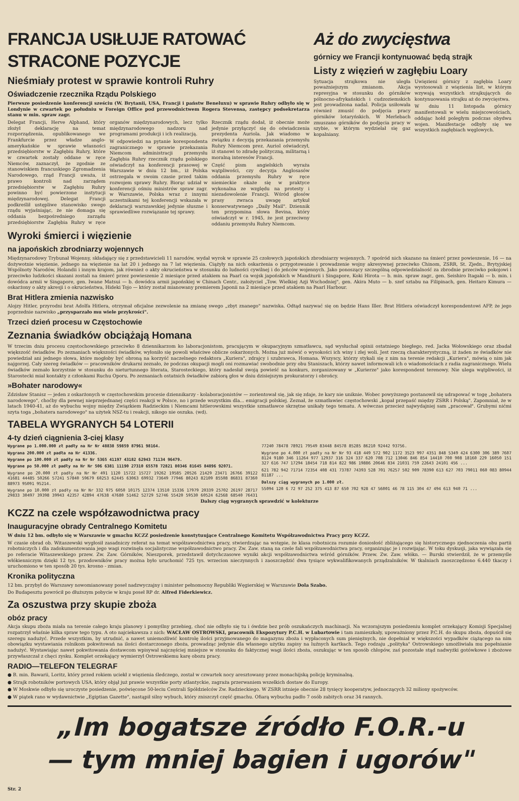FRANCJA USIŁUJE RATOWAĆ STRACONE POZYCJE
Nieśmiały protest w sprawie kontroli Ruhry
Oświadczenie rzecznika Rządu Polskiego
Pierwsze posiedzenie konferencji sześciu (W. Brytanii, USA, Francji i państw Beneluxu) w sprawie Ruhry odbyło się w Londynie w czwartek po południu w Foreign Office pod przewodnictwem Rogera Stevensa, zastępcy podsekretarza stanu w min. spraw zagr.
Delegat Francji, Herve Alphand, który złożył deklarację na temat rozporządzenia, opublikowanego we Frankfurcie przez władze anglo-amerykańskie w sprawie własności przedsiębiorstw w Zagłębiu Ruhry, które w czwartek zostały oddane w ręce Niemców, zaznaczył, że zgodnie ze stanowiskiem francuskiego Zgromadzenia Narodowego, rząd Francji uważa, iż prawo kontroli nad zarządem przedsiębiorstw w Zagłębiu Ruhry powinno być powierzone instytucji międzynarodowej. Delegat Francji podkreślił ustępliwe stanowisko swego rządu wyjaśniając, że nie domaga się oddania bezpośredniego zarządu przedsiębiorstw Zagłębia Ruhry w ręce organów międzynarodowych, lecz tylko międzynarodowego nadzoru nad programami produkcji i ich realizacją.
W odpowiedzi na pytanie korespondenta zagranicznego w sprawie przekazania Niemcom administracji przemysłu Zagłębia Ruhry rzecznik rządu polskiego oświadczył na konferencji prasowej w Warszawie w dniu 12 bm., iż Polska ostrzegała w swoim czasie przed takim rozwojem sprawy Ruhry. Biorąc udział w konferencji ośmiu ministrów spraw zagr. w Warszawie, Polska wraz z innymi uczestnikami tej konferencji wskazała w deklaracji warszawskiej jedynie słuszne i sprawiedliwe rozwiązanie tej sprawy.
Rzecznik rządu dodał, iż obecnie może jedynie przyłączyć się do oświadczenia prezydenta Auriola. Jak wiadomo w związku z decyzją przekazania przemysłu Ruhry Niemcom prez. Auriol oświadczył, iż stanowi to zdradę polityczną, militarną i moralną interesów Francji.
Część pism angielskich wyraża wątpliwości, czy decyzja Anglosasów oddania przemysłu Ruhry w ręce niemieckie okaże się w praktyce wykonalna ze względu na protesty i niezadowolenie Francji. Wśród głosów prasy zwraca uwagę artykuł konserwatywnego „Daily Mail". Dziennik ten przypomina słowa Bevina, który oświadczył w r. 1945, że jest przeciwny oddaniu przemysłu Ruhry Niemcom.
Aż do zwycięstwa
górnicy we Francji kontynuować będą strajk
Listy z więzień w zagłębiu Loary
Sytuacja strajkowa nie uległa poważniejszym zmianom. Akcja represyjna w stosunku do górników pólnocno-afrykańskich i cudzoziemskich jest prowadzona nadal. Policja usiłowała również zmusić do podjęcia pracy górników lotaryńskich. W Merlebach zmuszano górników do podjęcia pracy w szybie, w którym wydzielał się gaz kopalniany.
Uwięzieni górnicy z zagłębia Loary wystosowali z więzienia list, w którym wzywają wszystkich strajkujących do kontynuowania strajku aż do zwycięstwa.
W dniu 11 listopada górnicy manifestowali w wielu miejscowościach, oddając hołd poległym podczas obydwu wojen. Manifestacje odbyły się we wszystkich zagłębiach węglowych.
Wyroki śmierci i więzienie
na japońskich zbrodniarzy wojennych
Międzynarodowy Trybunał Wojenny, składający się z przedstawicieli 11 narodów, wydał wyrok w sprawie 25 czołowych japońskich zbrodniarzy wojennych. 7 spośród nich skazano na śmierć przez powieszenie, 16 — na dożywotnie więzienie, jednego na więzienie na lat 20 i jednego na 7 lat więzienia. Ciążyły na nich oskarżenia o przygotowanie i prowadzenie wojny akresywnej przeciwko Chinom, ZSRR, St. Zjedn., Brytyjskiej Wspólnoty Narodów, Holandii i innym krajom, jak również o akty okrucieństwa w stosunku do ludności cywilnej i do jeńców wojennych. Jako ponoszący szczególną odpowiedzialność za zbrodnie przeciwko pokojowi i przeciwko ludzkości skazani zostali na śmierć przez powieszenie 2 miesiące przed atakiem na Paarl ca wojsk japońskich w Mandżurii i Singapore, Koki Hirota — b. min. spraw zagr., gen. Seishiro Itagaki — b. min. i dowódca armii w Singapore, gen. Iwane Matsui — b. dowódca armii japońskiej w Chinach Centr., założyciel „Tow. Wielkiej Azji Wschodniej", gen. Akira Muto — b. szef sztabu na Filipinach, gen. Heitaro Kimura — oskarżony o akty akresji i o okrucieństwa, Hideki Tojo — który został mianowany premierem Japonii na 2 miesiące przed atakiem na Paarl Harbour.
Brat Hitlera zmienia nazwisko
Alojzy Hitler, przyrodni brat Adolfa Hitlera, otrzymał oficjalne zezwolenie na zmianę swego „zbyt znanego" nazwiska. Odtąd nazywać się on będzie Hans Iller. Brat Hitlera oświadczył korespondentowi AFP, że jego poprzednie nazwisko „przysparzało mu wiele przykrości".
Trzeci dzień procesu w Częstochowie
Zeznania świadków obciążają Homana
W trzecim dniu procesu częstochowskiego przeciwko 8 dziennikarzom ko laboracjonistom, pracującym w okupacyjnym szmatławcu, sąd wysłuchał opinii ostatniego biegłego, red. Jacka Wołowskiego oraz zbadał większość świadków. Po zeznaniach większości świadków, wyłoniło się powoli właściwe oblicze oskarżonych. Można już mówić o wysokości ich winy i złej woli. Jest rzeczą charakterystyczną, iż żaden ze świadków nie powiedział ani jednego słowa, które mogłoby być obroną na korzyść naczelnego redaktora „Kuriera", zdrajcy i szubrawca, Homana. Wszyscy, którzy stykali się z nim na terenie redakcji „Kuriera", mówią o nim jak najgorzej. Cały szereg świadków — pracowników drukarni zeznało, że podczas okupacji mogli oni rozmawiać swobodnie przy obu Staniszach, którzy nawet informowali ich o wiadomościach z radia zagranicznego. Wielu świadków zeznało korzystnie w stosunku do nieturtunnego literata, Starosteckiego, który nadesłał swoją powieść na konkurs, zorganizowany w „Kurierze" jako korespondent terenowy. Nie ulega wątpliwości, iż Starostecki miał kontakty z członkami Ruchu Oporu. Po zeznaniach ostatnich świadków zabiorą głos w dniu dzisiejszym prokuratorzy i obrońcy.
»Bohater narodowy«
Zdzisław Stanisz — jeden z oskarżonych w częstochowskim procesie dziennikarzy - kolaboracjonistów — zorientował się, jak się zdaje, że kary nie uniknie. Wobec powyższego postanowił się udrapować w togę „bohatera narodowego", choćby dla pewnej nieprzejednanej części reakcji w Polsce, no i przede wszystkim dla... emigracji polskiej. Zeznał, że szmatławiec częstochowski „kopał przepaść między ZSRR i Polską". Zapomniał, że w latach 1940-41, aż do wybuchu wojny między Związkiem Radzieckim i Niemcami hitlerowskimi wszystkie szmatławce skrzętne unikały tego tematu. A wówczas przecież najwydajniej sam „pracował". Grubymi nićmi szyta toga „bohatera narodowego" na użytek NSZ-tu i reakcji, nikogo nie oszuka. (wd).
TABELA WYGRANYCH 54 LOTERII
4-ty dzień ciągnienia 3-ciej klasy
Wygrane po 1.000.000 zł padły na Nr Nr 48838 59859 87961 98164.
Wygrana 200.000 zł padła na Nr 41336.
Wygrane po 100.000 zł padły na Nr Nr 5365 41197 43182 62943 71134 96479.
Wygrane po 50.000 zł padły na Nr Nr 506 6381 11190 27310 65578 72821 80346 81645 84896 92071.
Wygrane po 20.000 zł padły na Nr Nr 491 1120 15722 15727 19262 19585 20526 21429 23471 26766 39122 41681 44485 50266 57241 57840 59679 60253 62445 63063 69932 73649 77946 80243 82109 85508 86831 87360 88973 95091 95214.
Wygrane po 10.000 zł padły na Nr Nr 332 975 6050 10175 12374 13510 15336 17979 20339 25702 26197 28717 29833 30497 39398 39943 42357 42894 47638 47680 51462 52729 52746 55420 59530 60524 62568 68540 76431 77240 78478 78921 79549 83448 84578 85285 86210 92442 93756.
Wygrane po 4.000 zł padły na Nr Nr 93 418 449 572 902 1172 3523 997 4351 848 5349 424 6300 306 389 7607 8124 9180 346 11264 977 12937 316 324 337 620 708 712 13046 846 854 14410 700 908 18160 229 16050 151 327 616 747 17294 18454 718 814 822 986 19886 20646 834 21031 759 22643 24101 456 ...
621 782 942 71714 72354 408 431 73787 74393 528 701 76257 502 909 78390 613 627 703 79011 060 083 80944 81187 ...
Dalszy ciąg wygranych po 1.000 zł.
55094 120 6 72 97 252 375 413 87 650 702 928 47 56001 46 78 115 304 47 494 613 940 71 ...
Dalszy ciąg wygranych sprawdzić w kolekturze
KCZZ na czele współzawodnictwa pracy
Inauguracyjne obrady Centralnego Komitetu
W dniu 12 bm. odbyło się w Warszawie w gmachu KCZZ posiedzenie konstytuujące Centralnego Komitetu Współzawodnictwa Pracy przy KCZZ.
W czasie obrad ob. Witaszewski wygłosił zasadniczy referat na temat współzawodnictwa pracy, stwierdzając na wstępie, że klasa robotnicza rozumie doniosłość zbliżającego się historycznego zjednoczenia obu partii robotniczych i dla zadokumentowania jego wagi rozwinęła socjalistyczne współzawodnictwo pracy. Zw. Zaw. staną na czele fali współzawodnictwa pracy, organizując je i rozwijając. W toku dyskusji, jaka wywiązała się po referacie Witaszewskiego przew. Zw. Zaw. Górników, Nieszporek, przedstawił dotychczasowe wyniki akcji współzawodnictwa wśród górników. Przew. Zw. Zaw. włókn. — Burski stwierdził, że w przemyśle włókienniczym dzięki 12 tys. przodowników pracy można było uruchomić 725 tys. wrzecion nieczynnych i zaoszczędzić dwa tysiące wykwalifikowanych prządzalników. W tkalniach zaoszczędzono 6.440 tkaczy i uruchomiono w ten sposób 20 tys. krosno - zmian.
Kronika polityczna
12 bm. przybył do Warszawy nowomianowany poseł nadzwyczajny i minister pełnomocny Republiki Węgierskiej w Warszawie Dola Szabo.
Do Budapesztu powrócił po dłuższym pobycie w kraju poseł RP dr. Alfred Fiderkiewicz.
Za oszustwa przy skupie zboża
obóz pracy
Akcja skupu zboża miała na terenie całego kraju planowy i pomyślny przebieg, choć nie odbyło się tu i ówdzie bez prób oszukańczych machinacji. Na wczorajszym posiedzeniu komplet orzekający Komisji Specjalnej rozpatrzył właśnie kilka spraw tego typu. A oto najciekawsza z nich: WACŁAW OSTROWSKI, pracownik Ekspozytury P.C.H. w Lubartowie i tam zamieszkały, upoważniony przez P.C.H. do skupu zboża, dopuścił się szeregu nadużyć. Przede wszystkim, by utrudnić, a nawet uniemożliwić kontrolę ilości przyjmowanego do magazynu zboża i wypłaconych sum pieniężnych, nie dopełniał w większości wypadków ciążącego na nim obowiązku wystawiania rolnikom pokwitowań na ilości dostarczonego zboża, prowadząc jedynie dla własnego użytku zapisy na luźnych kartkach. Tego rodzaju „polityka" Ostrowskiego umożliwiała mu popełnianie nadużyć. Wystawiając nawet pokwitowania dostawcom wpisywał najczęściej mniejsze w stosunku do faktycznej wagi ilości zboża, oszukując w ten sposób chłopów, zaś pozostałe stąd nadwyżki gotówkowe i zbożowe przywłaszczał z chęci zysku. Komplet orzekający wymierzył Ostrowskiemu karę obozu pracy.
RADIO—TELEFON TELEGRAF
● B. min. Bawarii, Loritz, który przed rokiem uciekł z więzienia śledczego, został w czwartek nocy aresztowany przez monachijską policję kryminalną.
● Strajk robotników portowych USA, który objął już prawie wszystkie porty atlantyckie, zagraża przerwaniem wszelkich dostaw do Europy.
● W Moskwie odbyło się uroczyste posiedzenie, poświęcone 50-leciu Centrali Spółdzielców Zw. Radzieckiego. W ZSRR istnieje obecnie 28 tysięcy kooperatyw, jednoczących 32 miliony spożywców.
● W piątek rano w wydawnictwie „Egiptian Gazette", nastąpił silny wybuch, który zniszczył część gmachu. Ofiarą wybuchu padło 7 osób zabitych oraz 34 rannych.
„Im bogatsze źródło F.O.R.-u
— tym mniej bagien i ugorów"
Str. 2